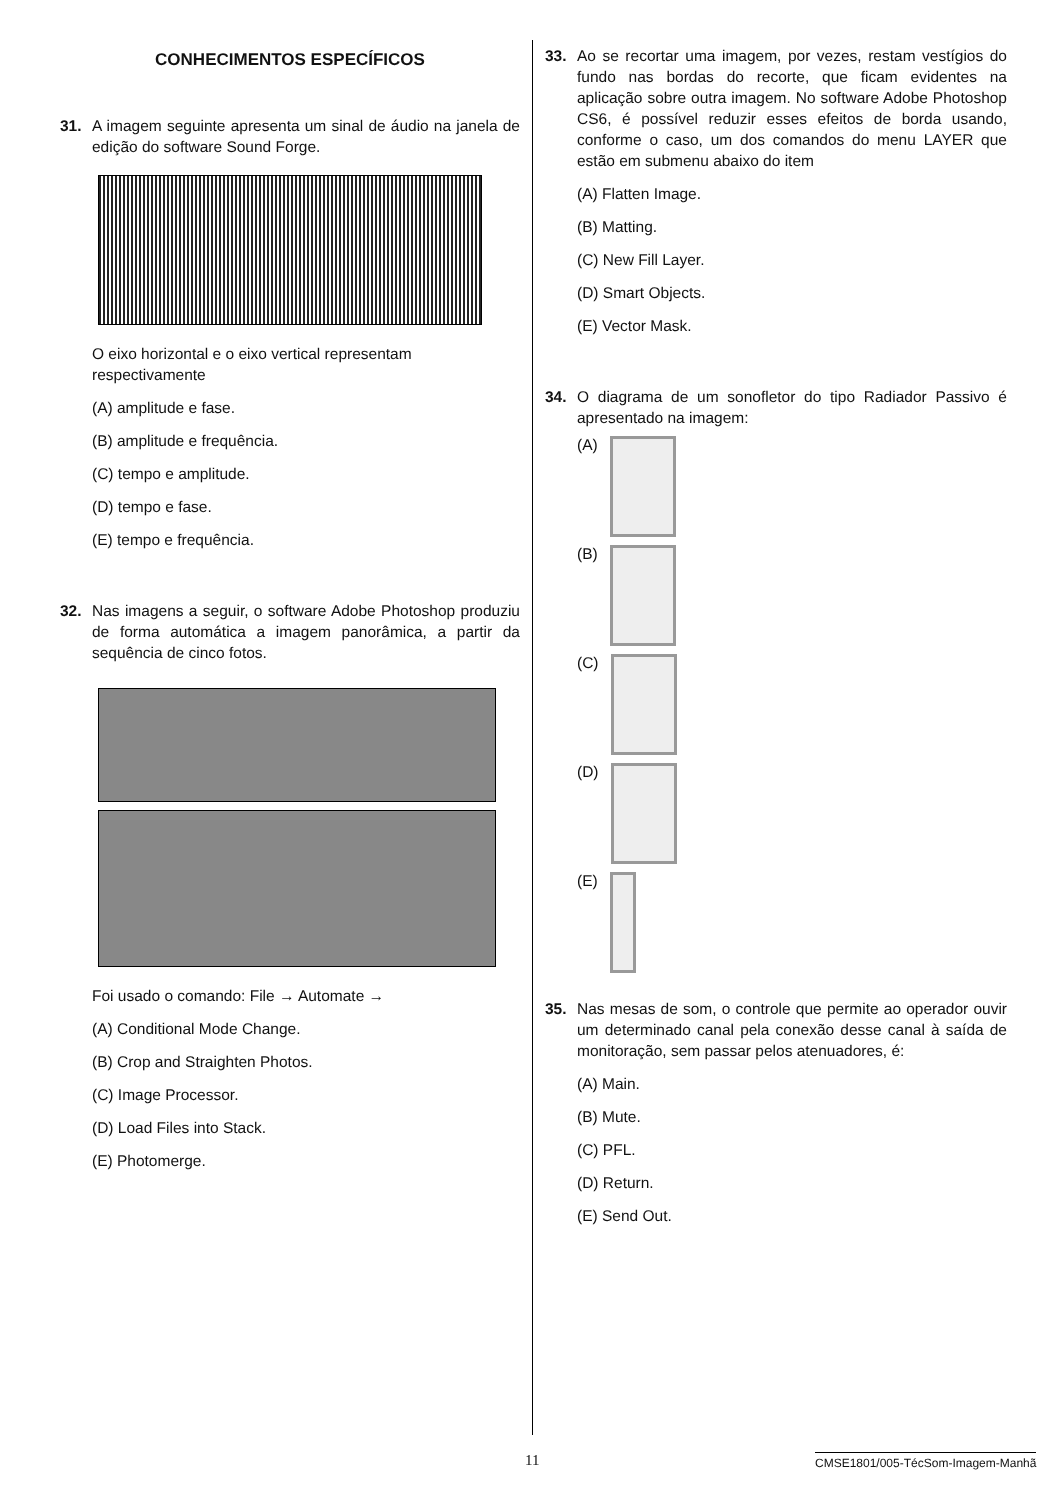CONHECIMENTOS ESPECÍFICOS
31. A imagem seguinte apresenta um sinal de áudio na janela de edição do software Sound Forge.
O eixo horizontal e o eixo vertical representam respectivamente
(A) amplitude e fase.
(B) amplitude e frequência.
(C) tempo e amplitude.
(D) tempo e fase.
(E) tempo e frequência.
32. Nas imagens a seguir, o software Adobe Photoshop produziu de forma automática a imagem panorâmica, a partir da sequência de cinco fotos.
Foi usado o comando: File → Automate →
(A) Conditional Mode Change.
(B) Crop and Straighten Photos.
(C) Image Processor.
(D) Load Files into Stack.
(E) Photomerge.
33. Ao se recortar uma imagem, por vezes, restam vestígios do fundo nas bordas do recorte, que ficam evidentes na aplicação sobre outra imagem. No software Adobe Photoshop CS6, é possível reduzir esses efeitos de borda usando, conforme o caso, um dos comandos do menu LAYER que estão em submenu abaixo do item
(A) Flatten Image.
(B) Matting.
(C) New Fill Layer.
(D) Smart Objects.
(E) Vector Mask.
34. O diagrama de um sonofletor do tipo Radiador Passivo é apresentado na imagem:
(A)
(B)
(C)
(D)
(E)
35. Nas mesas de som, o controle que permite ao operador ouvir um determinado canal pela conexão desse canal à saída de monitoração, sem passar pelos atenuadores, é:
(A) Main.
(B) Mute.
(C) PFL.
(D) Return.
(E) Send Out.
11 CMSE1801/005-TécSom-Imagem-Manhã